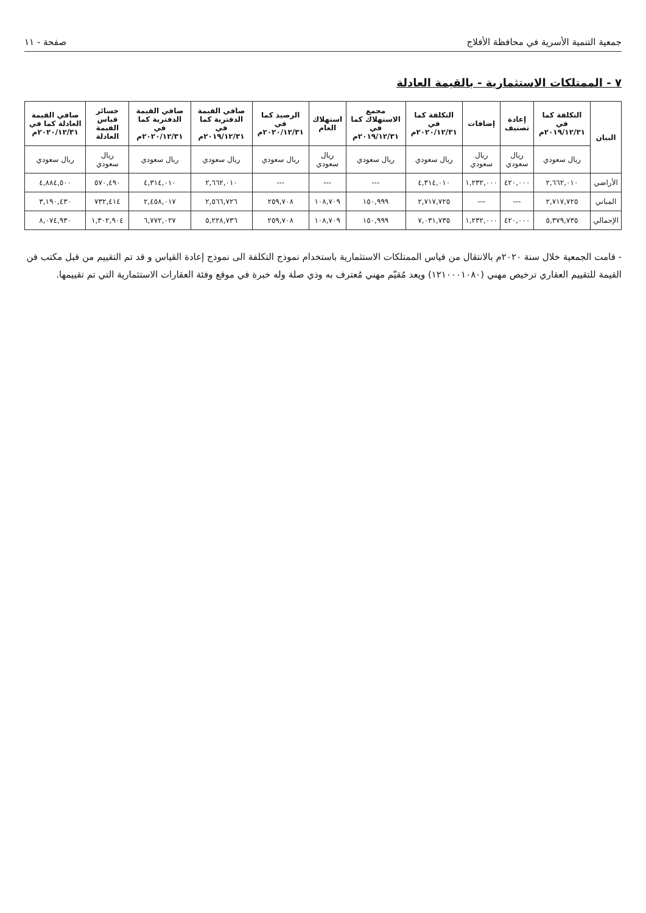جمعية التنمية الأسرية في محافظة الأفلاج صفحة - ١١
٧ - الممتلكات الاستثمارية - بالقيمة العادلة
| البيان | التكلفة كما في ٢٠١٩/١٢/٣١م | إعادة تصنيف | إضافات | التكلفة كما في ٢٠٢٠/١٢/٣١م | مجمع الاستهلاك كما في ٢٠١٩/١٢/٣١م | استهلاك العام | الرصيد كما في ٢٠٢٠/١٢/٣١م | صافي القيمة الدفترية كما في ٢٠١٩/١٢/٣١م | صافي القيمة الدفترية كما في ٢٠٢٠/١٢/٣١م | خسائر قياس القيمة العادلة | صافي القيمة العادلة كما في ٢٠٢٠/١٢/٣١م |
| --- | --- | --- | --- | --- | --- | --- | --- | --- | --- | --- | --- |
| | ريال سعودي | ريال سعودي | ريال سعودي | ريال سعودي | ريال سعودي | ريال سعودي | ريال سعودي | ريال سعودي | ريال سعودي | ريال سعودي | ريال سعودي |
| الأراضي | ٢,٦٦٢,٠١٠ | ٤٢٠,٠٠٠ | ١,٢٣٢,٠٠٠ | ٤,٣١٤,٠١٠ | --- | --- | --- | ٢,٦٦٢,٠١٠ | ٤,٣١٤,٠١٠ | ٥٧٠,٤٩٠ | ٤,٨٨٤,٥٠٠ |
| المباني | ٢,٧١٧,٧٢٥ | --- | --- | ٢,٧١٧,٧٢٥ | ١٥٠,٩٩٩ | ١٠٨,٧٠٩ | ٢٥٩,٧٠٨ | ٢,٥٦٦,٧٢٦ | ٢,٤٥٨,٠١٧ | ٧٣٢,٤١٤ | ٣,١٩٠,٤٣٠ |
| الإجمالي | ٥,٣٧٩,٧٣٥ | ٤٢٠,٠٠٠ | ١,٢٣٢,٠٠٠ | ٧,٠٣١,٧٣٥ | ١٥٠,٩٩٩ | ١٠٨,٧٠٩ | ٢٥٩,٧٠٨ | ٥,٢٢٨,٧٣٦ | ٦,٧٧٢,٠٢٧ | ١,٣٠٢,٩٠٤ | ٨,٠٧٤,٩٣٠ |
- قامت الجمعية خلال سنة ٢٠٢٠م بالانتقال من قياس الممتلكات الاستثمارية باستخدام نموذج التكلفة الى نموذج إعادة القياس و قد تم التقييم من قبل مكتب فن القيمة للتقييم العقاري ترخيص مهني (١٢١٠٠٠١٠٨٠) ويعد مُقيّم مهني مُعترف به وذي صلة وله خبرة في موقع وفئة العقارات الاستثمارية التي تم تقييمها.